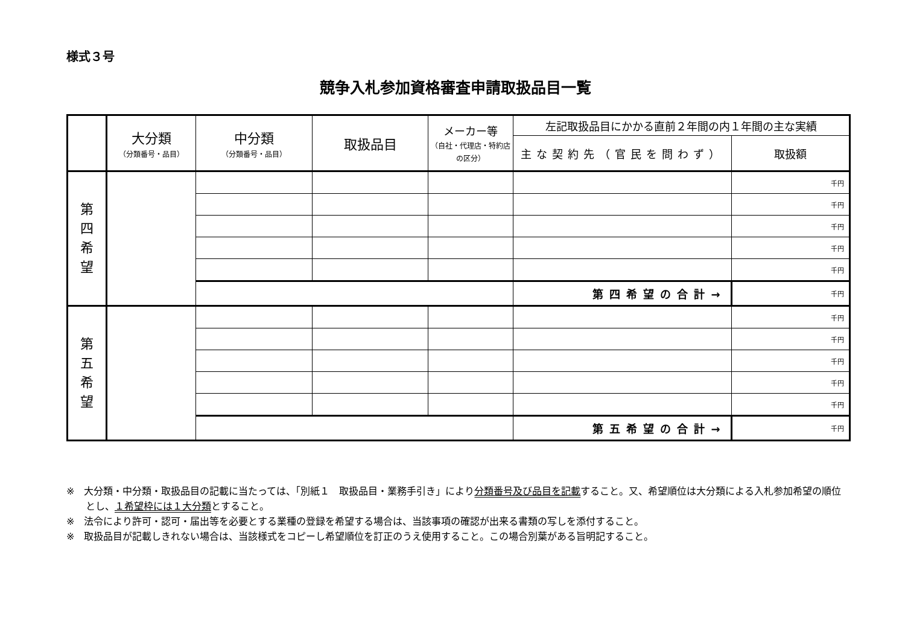様式３号
競争入札参加資格審査申請取扱品目一覧
| | 大分類 （分類番号・品目） | 中分類 （分類番号・品目） | 取扱品目 | メーカー等 （自社・代理店・特約店の区分） | 左記取扱品目にかかる直前２年間の内１年間の主な実績 | |
| --- | --- | --- | --- | --- | --- | --- |
| | | | | | 主な契約先（官民を問わず） | 取扱額 |
| 第 四 希 望 | | | | | | 千円 |
| | | | | | | 千円 |
| | | | | | | 千円 |
| | | | | | | 千円 |
| | | | | | | 千円 |
| | | | | | 第四希望の合計→ | 千円 |
| 第 五 希 望 | | | | | | 千円 |
| | | | | | | 千円 |
| | | | | | | 千円 |
| | | | | | | 千円 |
| | | | | | | 千円 |
| | | | | | 第五希望の合計→ | 千円 |
※　大分類・中分類・取扱品目の記載に当たっては、「別紙１　取扱品目・業務手引き」により分類番号及び品目を記載すること。又、希望順位は大分類による入札参加希望の順位とし、１希望枠には１大分類とすること。
※　法令により許可・認可・届出等を必要とする業種の登録を希望する場合は、当該事項の確認が出来る書類の写しを添付すること。
※　取扱品目が記載しきれない場合は、当該様式をコピーし希望順位を訂正のうえ使用すること。この場合別葉がある旨明記すること。